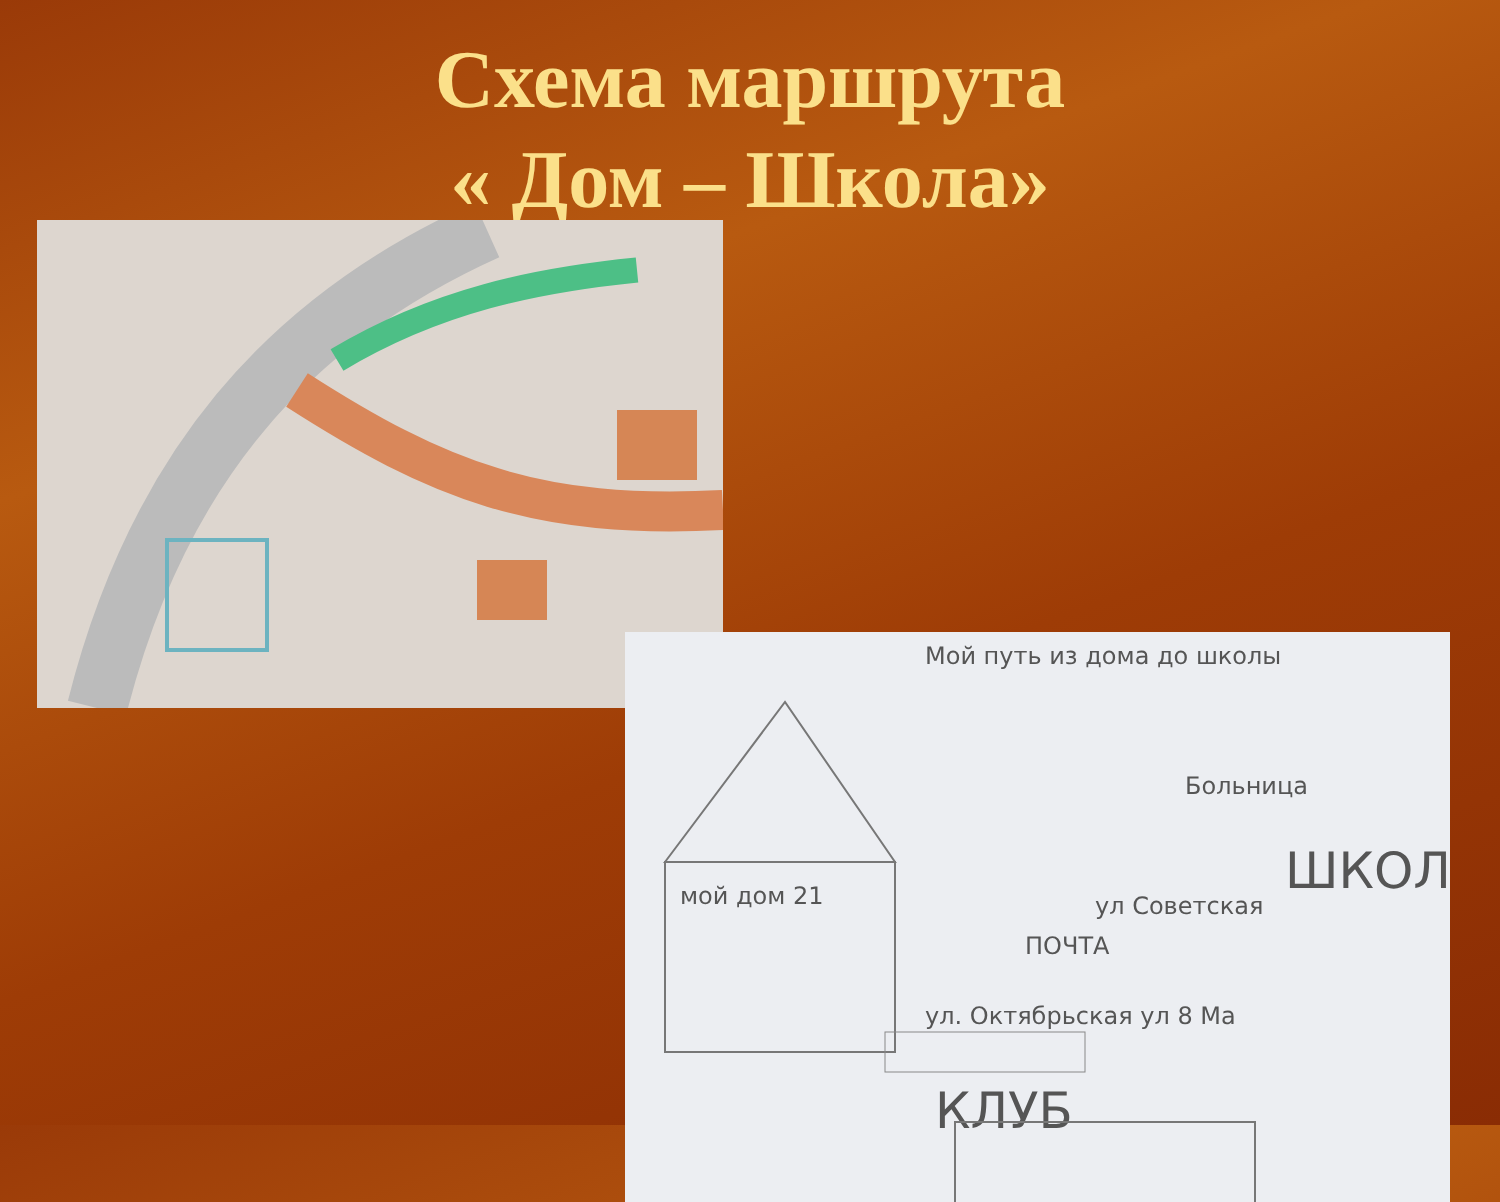Схема маршрута
« Дом – Школа»
Мой путь из дома до школы
мой дом 21
ПОЧТА
ШКОЛ
ул. Октябрьская ул 8 Ма
КЛУБ
Больница
ул Советская